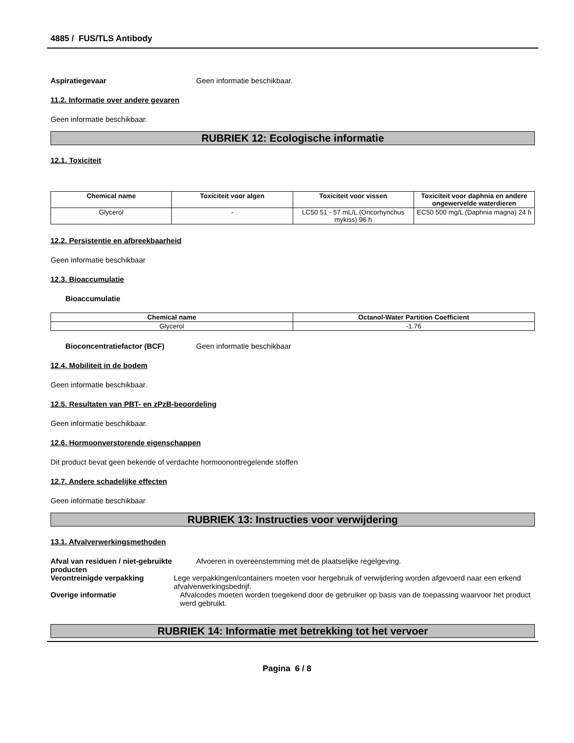4885 / FUS/TLS Antibody
Aspiratiegevaar Geen informatie beschikbaar.
11.2. Informatie over andere gevaren
Geen informatie beschikbaar.
RUBRIEK 12: Ecologische informatie
12.1. Toxiciteit
| Chemical name | Toxiciteit voor algen | Toxiciteit voor vissen | Toxiciteit voor daphnia en andere ongewervelde waterdieren |
| --- | --- | --- | --- |
| Glycerol | - | LC50 51 - 57 mL/L (Oncorhynchus mykiss) 96 h | EC50 500 mg/L (Daphnia magna) 24 h |
12.2. Persistentie en afbreekbaarheid
Geen informatie beschikbaar
12.3. Bioaccumulatie
Bioaccumulatie
| Chemical name | Octanol-Water Partition Coefficient |
| --- | --- |
| Glycerol | -1.76 |
Bioconcentratiefactor (BCF) Geen informatie beschikbaar
12.4. Mobiliteit in de bodem
Geen informatie beschikbaar.
12.5. Resultaten van PBT- en zPzB-beoordeling
Geen informatie beschikbaar.
12.6. Hormoonverstorende eigenschappen
Dit product bevat geen bekende of verdachte hormoonontregelende stoffen
12.7. Andere schadelijke effecten
Geen informatie beschikbaar
RUBRIEK 13: Instructies voor verwijdering
13.1. Afvalverwerkingsmethoden
Afval van residuen / niet-gebruikte producten
Afvoeren in overeenstemming met de plaatselijke regelgeving.
Verontreinigde verpakking Lege verpakkingen/containers moeten voor hergebruik of verwijdering worden afgevoerd naar een erkend afvalverwerkingsbedrijf.
Overige informatie Afvalcodes moeten worden toegekend door de gebruiker op basis van de toepassing waarvoor het product werd gebruikt.
RUBRIEK 14: Informatie met betrekking tot het vervoer
Pagina 6 / 8